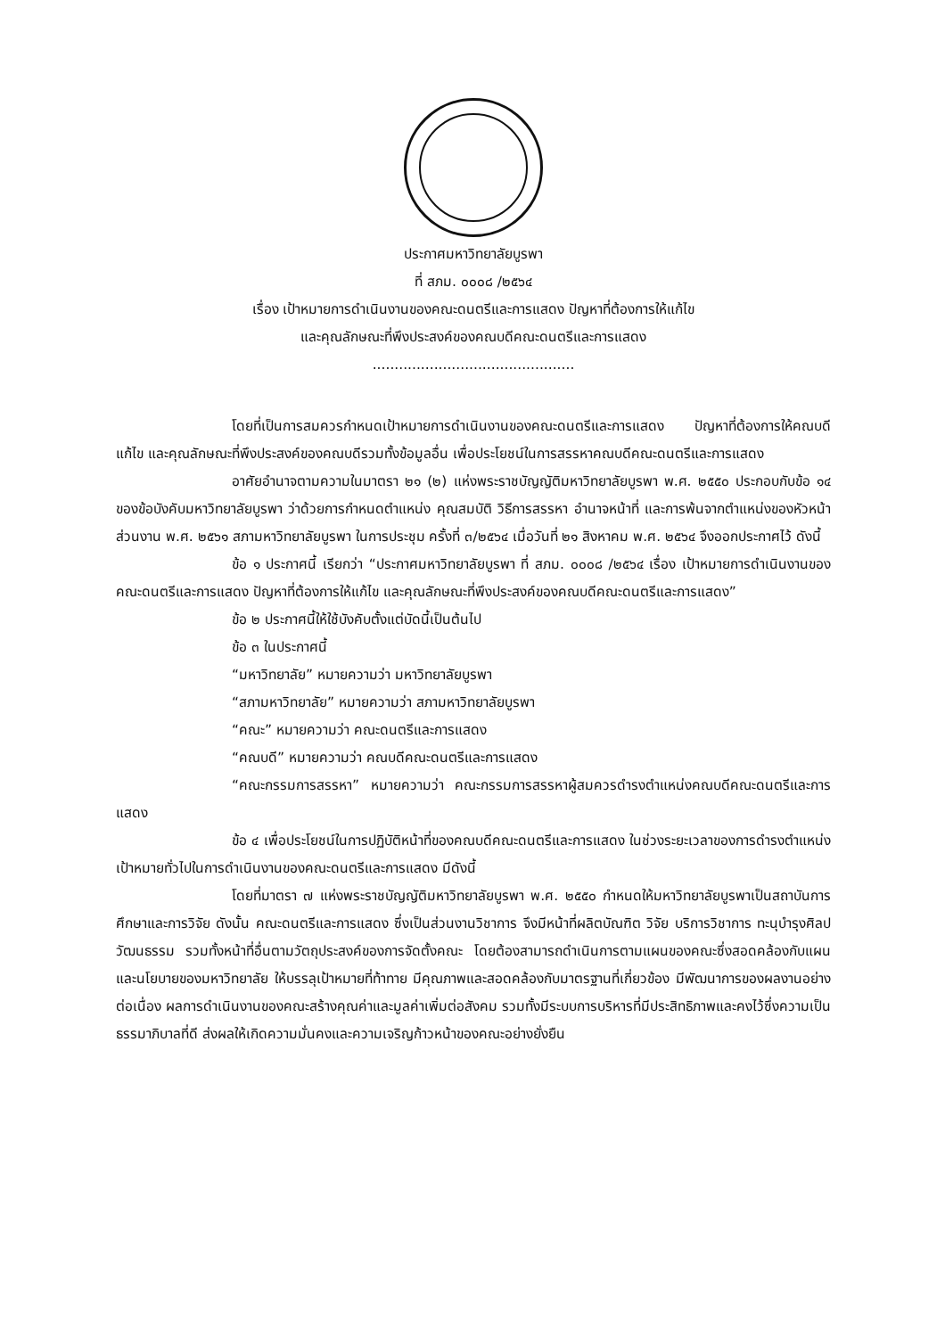ประกาศมหาวิทยาลัยบูรพา
ที่ สภม. ๐๐๐๘ /๒๕๖๔
เรื่อง เป้าหมายการดำเนินงานของคณะดนตรีและการแสดง ปัญหาที่ต้องการให้แก้ไข
และคุณลักษณะที่พึงประสงค์ของคณบดีคณะดนตรีและการแสดง
..............................................
โดยที่เป็นการสมควรกำหนดเป้าหมายการดำเนินงานของคณะดนตรีและการแสดง ปัญหาที่ต้องการให้คณบดีแก้ไข และคุณลักษณะที่พึงประสงค์ของคณบดีรวมทั้งข้อมูลอื่น เพื่อประโยชน์ในการสรรหาคณบดีคณะดนตรีและการแสดง
อาศัยอำนาจตามความในมาตรา ๒๑ (๒) แห่งพระราชบัญญัติมหาวิทยาลัยบูรพา พ.ศ. ๒๕๕๐ ประกอบกับข้อ ๑๔ ของข้อบังคับมหาวิทยาลัยบูรพา ว่าด้วยการกำหนดตำแหน่ง คุณสมบัติ วิธีการสรรหา อำนาจหน้าที่ และการพ้นจากตำแหน่งของหัวหน้าส่วนงาน พ.ศ. ๒๕๖๑ สภามหาวิทยาลัยบูรพา ในการประชุม ครั้งที่ ๓/๒๕๖๔ เมื่อวันที่ ๒๑ สิงหาคม พ.ศ. ๒๕๖๔ จึงออกประกาศไว้ ดังนี้
ข้อ ๑ ประกาศนี้ เรียกว่า “ประกาศมหาวิทยาลัยบูรพา ที่ สภม. ๐๐๐๘ /๒๕๖๔ เรื่อง เป้าหมายการดำเนินงานของคณะดนตรีและการแสดง ปัญหาที่ต้องการให้แก้ไข และคุณลักษณะที่พึงประสงค์ของคณบดีคณะดนตรีและการแสดง”
ข้อ ๒ ประกาศนี้ให้ใช้บังคับตั้งแต่บัดนี้เป็นต้นไป
ข้อ ๓ ในประกาศนี้
“มหาวิทยาลัย” หมายความว่า มหาวิทยาลัยบูรพา
“สภามหาวิทยาลัย” หมายความว่า สภามหาวิทยาลัยบูรพา
“คณะ” หมายความว่า คณะดนตรีและการแสดง
“คณบดี” หมายความว่า คณบดีคณะดนตรีและการแสดง
“คณะกรรมการสรรหา” หมายความว่า คณะกรรมการสรรหาผู้สมควรดำรงตำแหน่งคณบดีคณะดนตรีและการแสดง
ข้อ ๔ เพื่อประโยชน์ในการปฏิบัติหน้าที่ของคณบดีคณะดนตรีและการแสดง ในช่วงระยะเวลาของการดำรงตำแหน่ง เป้าหมายทั่วไปในการดำเนินงานของคณะดนตรีและการแสดง มีดังนี้
โดยที่มาตรา ๗ แห่งพระราชบัญญัติมหาวิทยาลัยบูรพา พ.ศ. ๒๕๕๐ กำหนดให้มหาวิทยาลัยบูรพาเป็นสถาบันการศึกษาและการวิจัย ดังนั้น คณะดนตรีและการแสดง ซึ่งเป็นส่วนงานวิชาการ จึงมีหน้าที่ผลิตบัณฑิต วิจัย บริการวิชาการ ทะนุบำรุงศิลปวัฒนธรรม รวมทั้งหน้าที่อื่นตามวัตถุประสงค์ของการจัดตั้งคณะ โดยต้องสามารถดำเนินการตามแผนของคณะซึ่งสอดคล้องกับแผนและนโยบายของมหาวิทยาลัย ให้บรรลุเป้าหมายที่ท้าทาย มีคุณภาพและสอดคล้องกับมาตรฐานที่เกี่ยวข้อง มีพัฒนาการของผลงานอย่างต่อเนื่อง ผลการดำเนินงานของคณะสร้างคุณค่าและมูลค่าเพิ่มต่อสังคม รวมทั้งมีระบบการบริหารที่มีประสิทธิภาพและคงไว้ซึ่งความเป็นธรรมาภิบาลที่ดี ส่งผลให้เกิดความมั่นคงและความเจริญก้าวหน้าของคณะอย่างยั่งยืน